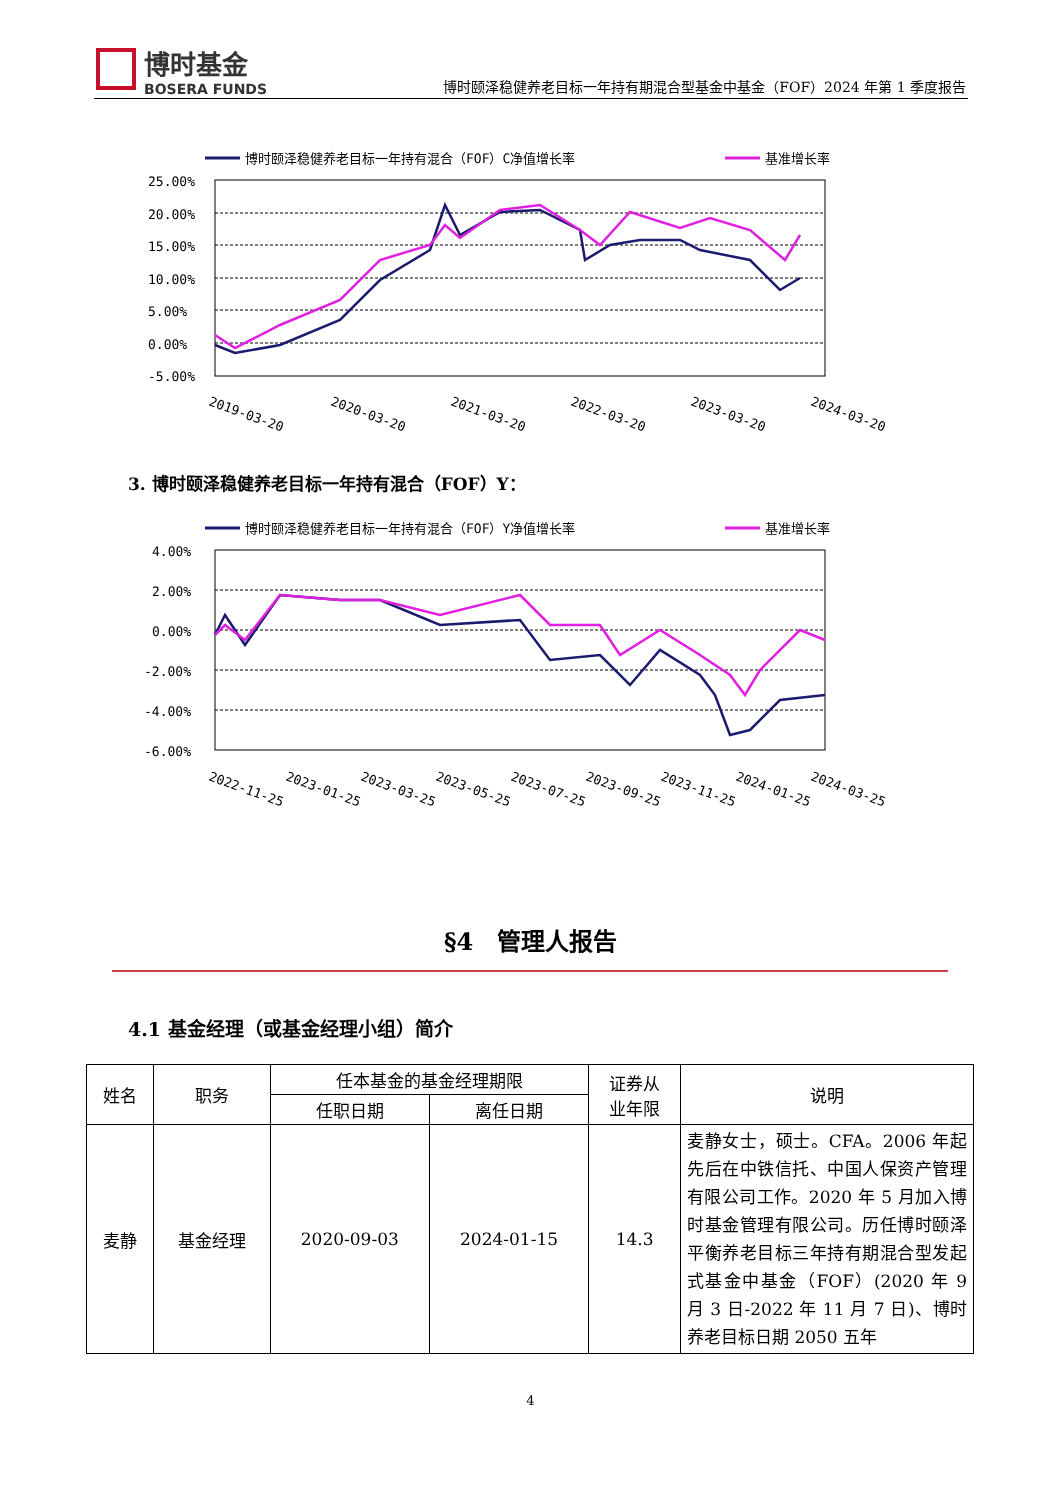博时基金
BOSERA FUNDS
博时颐泽稳健养老目标一年持有期混合型基金中基金（FOF）2024 年第 1 季度报告
博时颐泽稳健养老目标一年持有混合（FOF）C净值增长率
基准增长率
25.00%
20.00%
15.00%
10.00%
5.00%
0.00%
-5.00%
2019-03-20
2020-03-20
2021-03-20
2022-03-20
2023-03-20
2024-03-20
3. 博时颐泽稳健养老目标一年持有混合（FOF）Y：
博时颐泽稳健养老目标一年持有混合（FOF）Y净值增长率
基准增长率
4.00%
2.00%
0.00%
-2.00%
-4.00%
-6.00%
2022-11-25
2023-01-25
2023-03-25
2023-05-25
2023-07-25
2023-09-25
2023-11-25
2024-01-25
2024-03-25
§4　管理人报告
4.1 基金经理（或基金经理小组）简介
| 姓名 | 职务 | 任本基金的基金经理期限 | | 证券从 业年限 | 说明 |
| --- | --- | --- | --- | --- | --- |
| | | 任职日期 | 离任日期 | | |
| 麦静 | 基金经理 | 2020-09-03 | 2024-01-15 | 14.3 | 麦静女士，硕士。CFA。2006 年起先后在中铁信托、中国人保资产管理有限公司工作。2020 年 5 月加入博时基金管理有限公司。历任博时颐泽平衡养老目标三年持有期混合型发起式基金中基金（FOF）(2020 年 9 月 3 日-2022 年 11 月 7 日)、博时养老目标日期 2050 五年 |
4